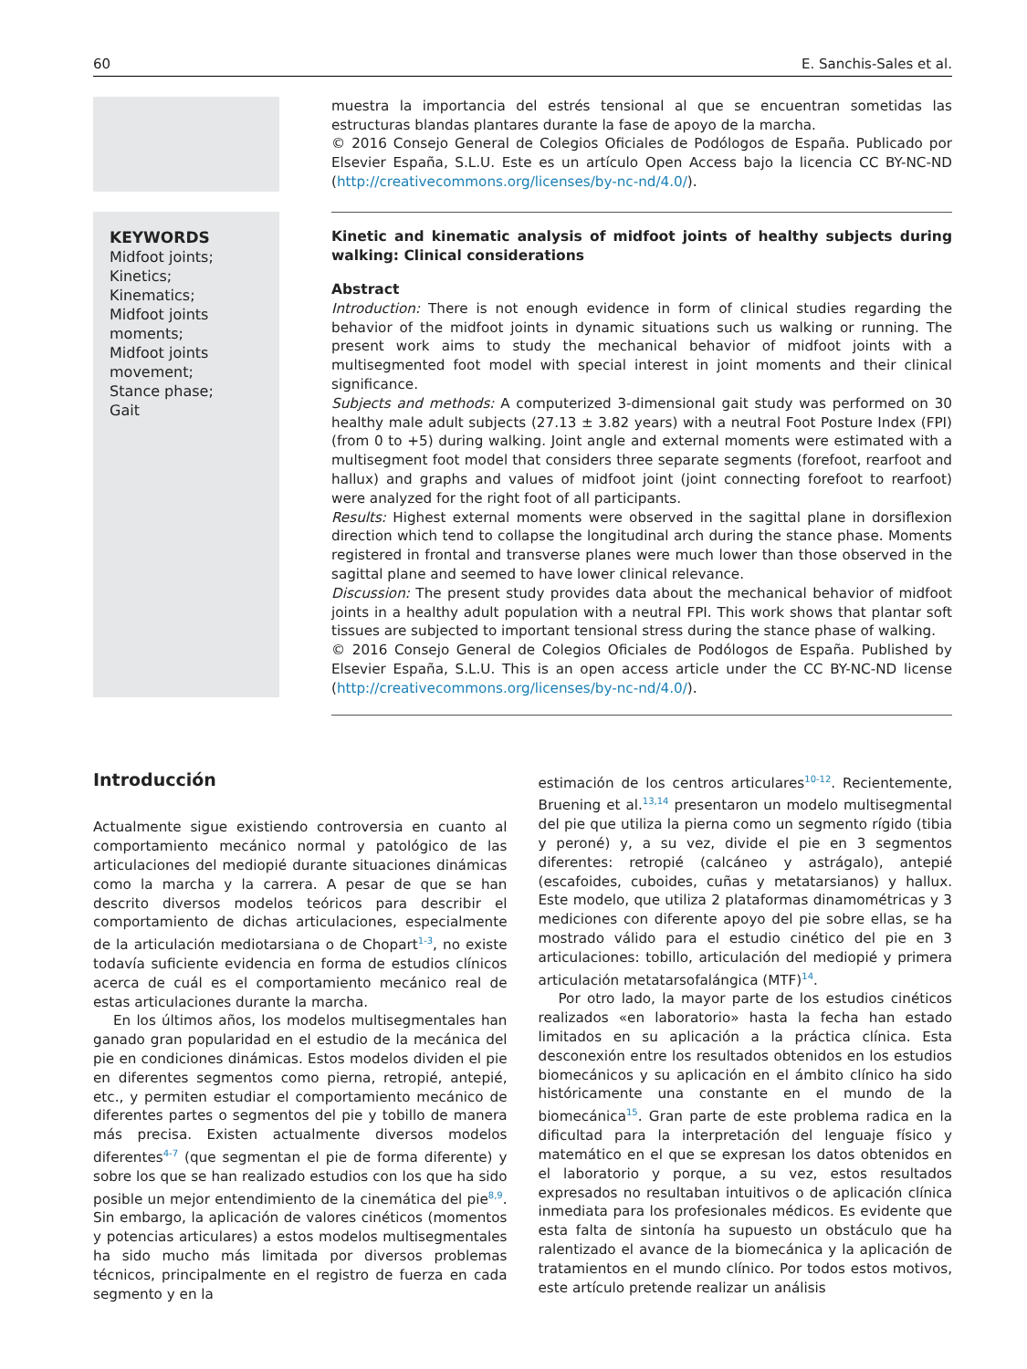60 E. Sanchis-Sales et al.
muestra la importancia del estrés tensional al que se encuentran sometidas las estructuras blandas plantares durante la fase de apoyo de la marcha.
© 2016 Consejo General de Colegios Oficiales de Podólogos de España. Publicado por Elsevier España, S.L.U. Este es un artículo Open Access bajo la licencia CC BY-NC-ND (http://creativecommons.org/licenses/by-nc-nd/4.0/).
KEYWORDS
Midfoot joints;
Kinetics;
Kinematics;
Midfoot joints moments;
Midfoot joints movement;
Stance phase;
Gait
Kinetic and kinematic analysis of midfoot joints of healthy subjects during walking: Clinical considerations
Abstract
Introduction: There is not enough evidence in form of clinical studies regarding the behavior of the midfoot joints in dynamic situations such us walking or running. The present work aims to study the mechanical behavior of midfoot joints with a multisegmented foot model with special interest in joint moments and their clinical significance.
Subjects and methods: A computerized 3-dimensional gait study was performed on 30 healthy male adult subjects (27.13 ± 3.82 years) with a neutral Foot Posture Index (FPI) (from 0 to +5) during walking. Joint angle and external moments were estimated with a multisegment foot model that considers three separate segments (forefoot, rearfoot and hallux) and graphs and values of midfoot joint (joint connecting forefoot to rearfoot) were analyzed for the right foot of all participants.
Results: Highest external moments were observed in the sagittal plane in dorsiflexion direction which tend to collapse the longitudinal arch during the stance phase. Moments registered in frontal and transverse planes were much lower than those observed in the sagittal plane and seemed to have lower clinical relevance.
Discussion: The present study provides data about the mechanical behavior of midfoot joints in a healthy adult population with a neutral FPI. This work shows that plantar soft tissues are subjected to important tensional stress during the stance phase of walking.
© 2016 Consejo General de Colegios Oficiales de Podólogos de España. Published by Elsevier España, S.L.U. This is an open access article under the CC BY-NC-ND license (http://creativecommons.org/licenses/by-nc-nd/4.0/).
Introducción
Actualmente sigue existiendo controversia en cuanto al comportamiento mecánico normal y patológico de las articulaciones del mediopié durante situaciones dinámicas como la marcha y la carrera. A pesar de que se han descrito diversos modelos teóricos para describir el comportamiento de dichas articulaciones, especialmente de la articulación mediotarsiana o de Chopart<sup>1-3</sup>, no existe todavía suficiente evidencia en forma de estudios clínicos acerca de cuál es el comportamiento mecánico real de estas articulaciones durante la marcha.
En los últimos años, los modelos multisegmentales han ganado gran popularidad en el estudio de la mecánica del pie en condiciones dinámicas. Estos modelos dividen el pie en diferentes segmentos como pierna, retropié, antepié, etc., y permiten estudiar el comportamiento mecánico de diferentes partes o segmentos del pie y tobillo de manera más precisa. Existen actualmente diversos modelos diferentes<sup>4-7</sup> (que segmentan el pie de forma diferente) y sobre los que se han realizado estudios con los que ha sido posible un mejor entendimiento de la cinemática del pie<sup>8,9</sup>. Sin embargo, la aplicación de valores cinéticos (momentos y potencias articulares) a estos modelos multisegmentales ha sido mucho más limitada por diversos problemas técnicos, principalmente en el registro de fuerza en cada segmento y en la
estimación de los centros articulares<sup>10-12</sup>. Recientemente, Bruening et al.<sup>13,14</sup> presentaron un modelo multisegmental del pie que utiliza la pierna como un segmento rígido (tibia y peroné) y, a su vez, divide el pie en 3 segmentos diferentes: retropié (calcáneo y astrágalo), antepié (escafoides, cuboides, cuñas y metatarsianos) y hallux. Este modelo, que utiliza 2 plataformas dinamométricas y 3 mediciones con diferente apoyo del pie sobre ellas, se ha mostrado válido para el estudio cinético del pie en 3 articulaciones: tobillo, articulación del mediopié y primera articulación metatarsofalángica (MTF)<sup>14</sup>.
Por otro lado, la mayor parte de los estudios cinéticos realizados «en laboratorio» hasta la fecha han estado limitados en su aplicación a la práctica clínica. Esta desconexión entre los resultados obtenidos en los estudios biomecánicos y su aplicación en el ámbito clínico ha sido históricamente una constante en el mundo de la biomecánica<sup>15</sup>. Gran parte de este problema radica en la dificultad para la interpretación del lenguaje físico y matemático en el que se expresan los datos obtenidos en el laboratorio y porque, a su vez, estos resultados expresados no resultaban intuitivos o de aplicación clínica inmediata para los profesionales médicos. Es evidente que esta falta de sintonía ha supuesto un obstáculo que ha ralentizado el avance de la biomecánica y la aplicación de tratamientos en el mundo clínico. Por todos estos motivos, este artículo pretende realizar un análisis